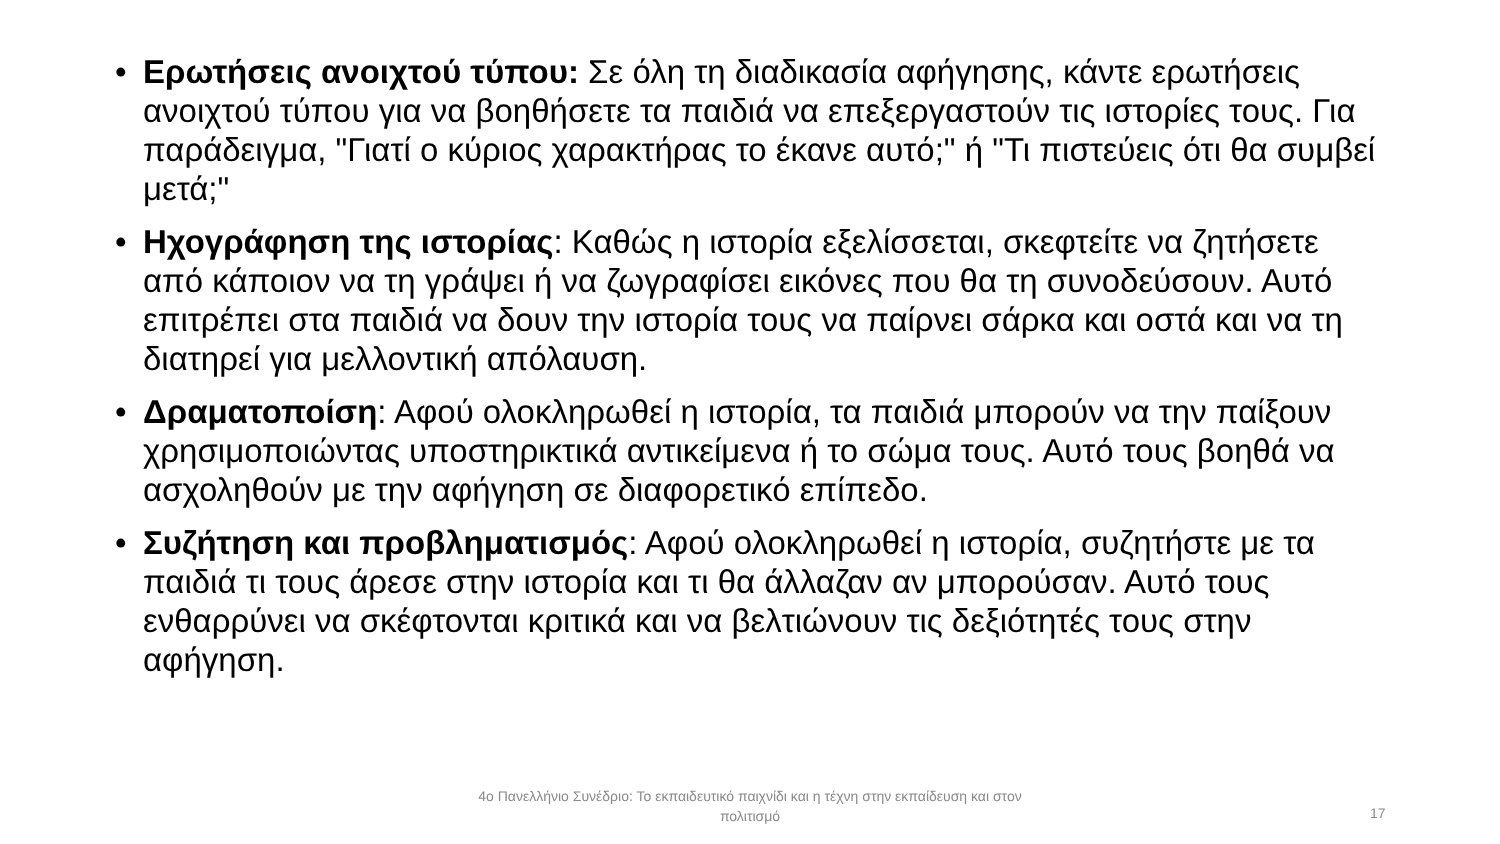• Ερωτήσεις ανοιχτού τύπου: Σε όλη τη διαδικασία αφήγησης, κάντε ερωτήσεις ανοιχτού τύπου για να βοηθήσετε τα παιδιά να επεξεργαστούν τις ιστορίες τους. Για παράδειγμα, "Γιατί ο κύριος χαρακτήρας το έκανε αυτό;" ή "Τι πιστεύεις ότι θα συμβεί μετά;"
• Ηχογράφηση της ιστορίας: Καθώς η ιστορία εξελίσσεται, σκεφτείτε να ζητήσετε από κάποιον να τη γράψει ή να ζωγραφίσει εικόνες που θα τη συνοδεύσουν. Αυτό επιτρέπει στα παιδιά να δουν την ιστορία τους να παίρνει σάρκα και οστά και να τη διατηρεί για μελλοντική απόλαυση.
• Δραματοποίση: Αφού ολοκληρωθεί η ιστορία, τα παιδιά μπορούν να την παίξουν χρησιμοποιώντας υποστηρικτικά αντικείμενα ή το σώμα τους. Αυτό τους βοηθά να ασχοληθούν με την αφήγηση σε διαφορετικό επίπεδο.
• Συζήτηση και προβληματισμός: Αφού ολοκληρωθεί η ιστορία, συζητήστε με τα παιδιά τι τους άρεσε στην ιστορία και τι θα άλλαζαν αν μπορούσαν. Αυτό τους ενθαρρύνει να σκέφτονται κριτικά και να βελτιώνουν τις δεξιότητές τους στην αφήγηση.
4ο Πανελλήνιο Συνέδριο: Το εκπαιδευτικό παιχνίδι και η τέχνη στην εκπαίδευση και στον πολιτισμό
17